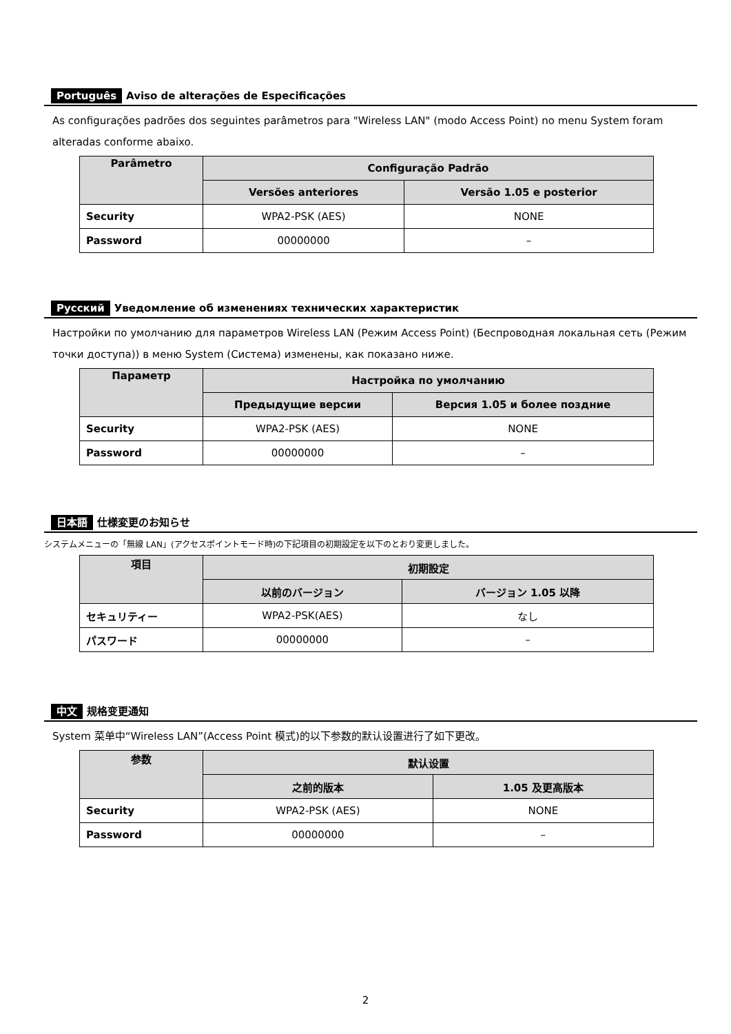Português Aviso de alterações de Especificações
As configurações padrões dos seguintes parâmetros para "Wireless LAN" (modo Access Point) no menu System foram alteradas conforme abaixo.
| Parâmetro | Configuração Padrão | |
| --- | --- | --- |
| | Versões anteriores | Versão 1.05 e posterior |
| Security | WPA2-PSK (AES) | NONE |
| Password | 00000000 | – |
Русский Уведомление об изменениях технических характеристик
Настройки по умолчанию для параметров Wireless LAN (Режим Access Point) (Беспроводная локальная сеть (Режим точки доступа)) в меню System (Система) изменены, как показано ниже.
| Параметр | Настройка по умолчанию | |
| --- | --- | --- |
| | Предыдущие версии | Версия 1.05 и более поздние |
| Security | WPA2-PSK (AES) | NONE |
| Password | 00000000 | – |
日本語 仕様変更のお知らせ
システムメニューの「無線 LAN」(アクセスポイントモード時)の下記項目の初期設定を以下のとおり変更しました。
| 項目 | 初期設定 | |
| --- | --- | --- |
| | 以前のバージョン | バージョン 1.05 以降 |
| セキュリティー | WPA2-PSK(AES) | なし |
| パスワード | 00000000 | – |
中文 规格变更通知
System 菜单中“Wireless LAN”(Access Point 模式)的以下参数的默认设置进行了如下更改。
| 参数 | 默认设置 | |
| --- | --- | --- |
| | 之前的版本 | 1.05 及更高版本 |
| Security | WPA2-PSK (AES) | NONE |
| Password | 00000000 | – |
2